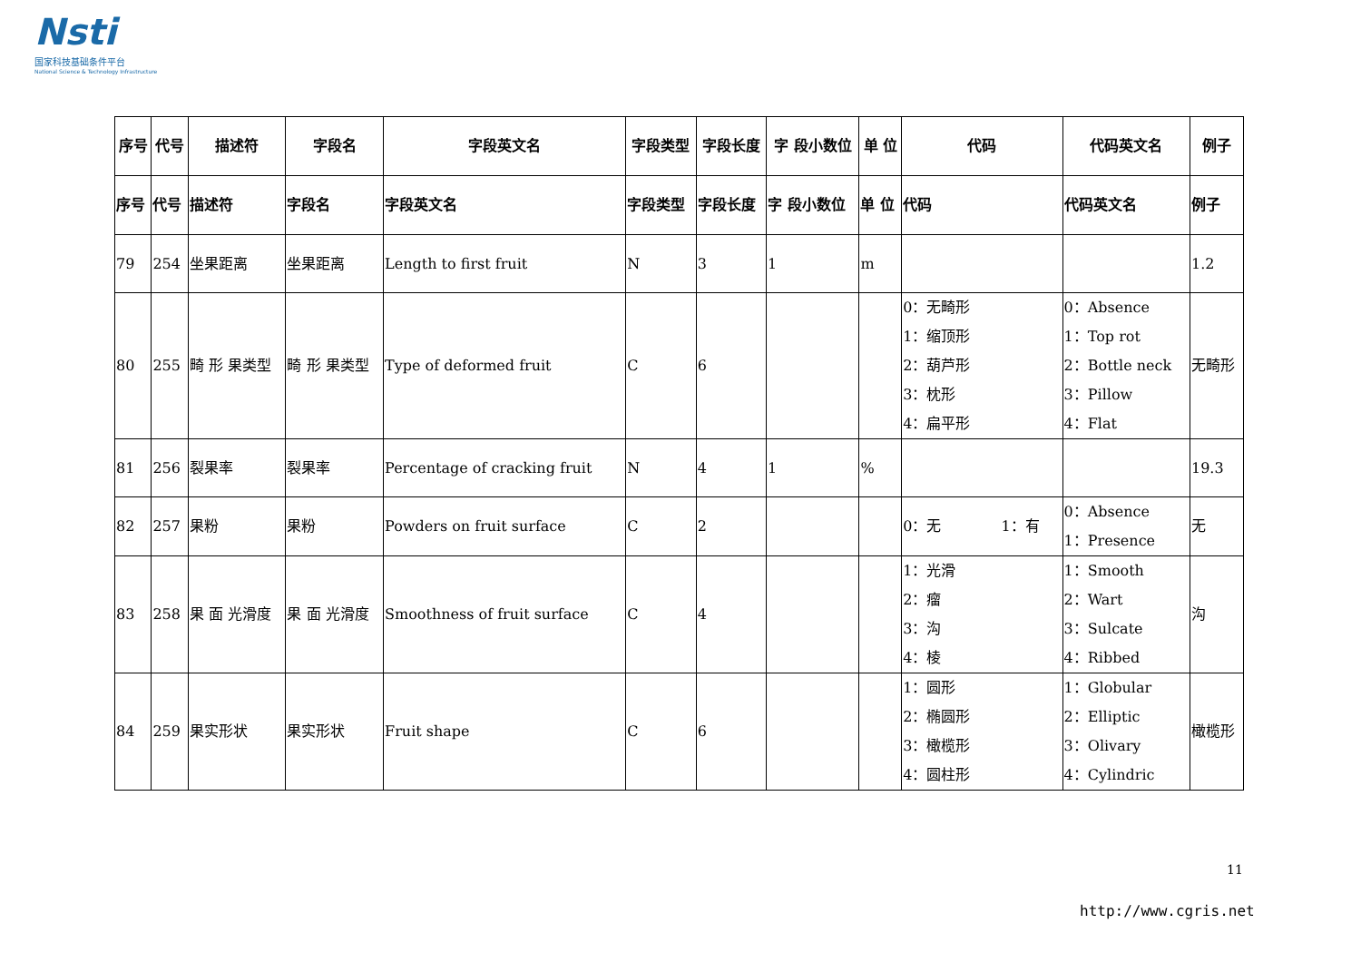Nsti
国家科技基础条件平台
National Science & Technology Infrastructure
| 序号 | 代号 | 描述符 | 字段名 | 字段英文名 | 字段类型 | 字段长度 | 字 段小数位 | 单 位 | 代码 | 代码英文名 | 例子 |
| --- | --- | --- | --- | --- | --- | --- | --- | --- | --- | --- | --- |
| 序号 | 代号 | 描述符 | 字段名 | 字段英文名 | 字段类型 | 字段长度 | 字 段小数位 | 单 位 | 代码 | 代码英文名 | 例子 |
| 79 | 254 | 坐果距离 | 坐果距离 | Length to first fruit | N | 3 | 1 | m | | | 1.2 |
| 80 | 255 | 畸 形 果类型 | 畸 形 果类型 | Type of deformed fruit | C | 6 | | | 0：无畸形 1：缩顶形 2：葫芦形 3：枕形 4：扁平形 | 0：Absence 1：Top rot 2：Bottle neck 3：Pillow 4：Flat | 无畸形 |
| 81 | 256 | 裂果率 | 裂果率 | Percentage of cracking fruit | N | 4 | 1 | % | | | 19.3 |
| 82 | 257 | 果粉 | 果粉 | Powders on fruit surface | C | 2 | | | 0：无 1：有 | 0：Absence 1：Presence | 无 |
| 83 | 258 | 果 面 光滑度 | 果 面 光滑度 | Smoothness of fruit surface | C | 4 | | | 1：光滑 2：瘤 3：沟 4：棱 | 1：Smooth 2：Wart 3：Sulcate 4：Ribbed | 沟 |
| 84 | 259 | 果实形状 | 果实形状 | Fruit shape | C | 6 | | | 1：圆形 2：椭圆形 3：橄榄形 4：圆柱形 | 1：Globular 2：Elliptic 3：Olivary 4：Cylindric | 橄榄形 |
11
http://www.cgris.net